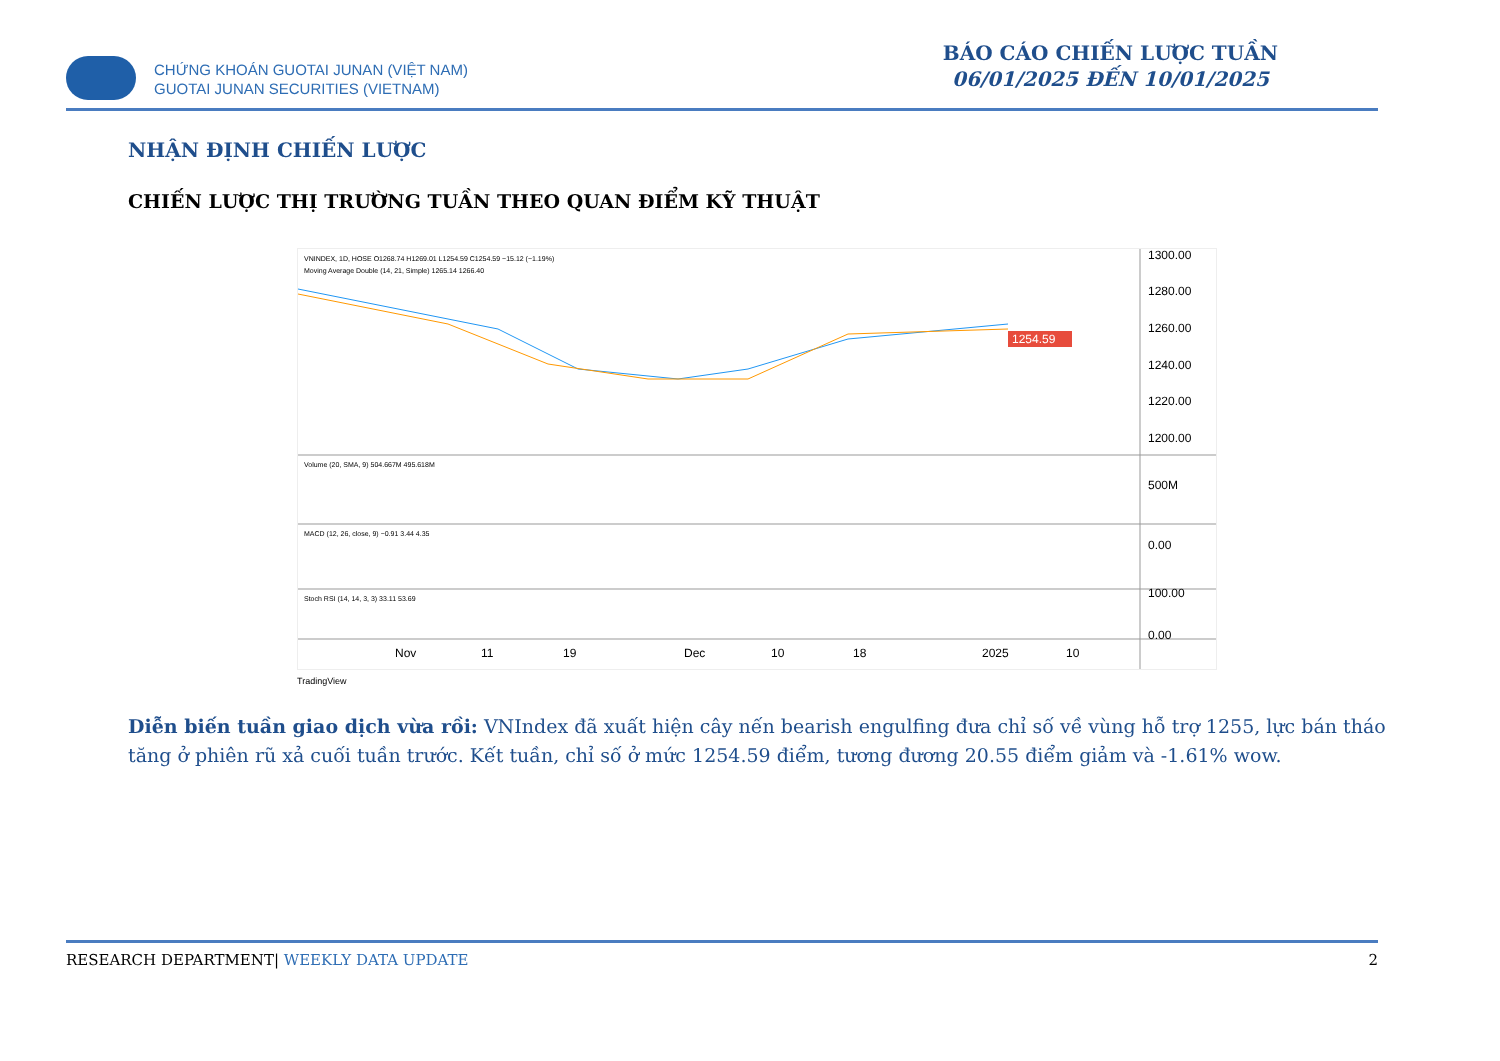CHỨNG KHOÁN GUOTAI JUNAN (VIỆT NAM)
GUOTAI JUNAN SECURITIES (VIETNAM)
BÁO CÁO CHIẾN LƯỢC TUẦN
06/01/2025 ĐẾN 10/01/2025
NHẬN ĐỊNH CHIẾN LƯỢC
CHIẾN LƯỢC THỊ TRƯỜNG TUẦN THEO QUAN ĐIỂM KỸ THUẬT
VNINDEX, 1D, HOSE O1268.74 H1269.01 L1254.59 C1254.59 −15.12 (−1.19%)
Moving Average Double (14, 21, Simple) 1265.14 1266.40
1254.59
1300.00
1280.00
1260.00
1240.00
1220.00
1200.00
Volume (20, SMA, 9) 504.667M 495.618M
500M
MACD (12, 26, close, 9) −0.91 3.44 4.35
0.00
Stoch RSI (14, 14, 3, 3) 33.11 53.69
100.00
0.00
Nov
11
19
Dec
10
18
2025
10
TradingView
Diễn biến tuần giao dịch vừa rồi: VNIndex đã xuất hiện cây nến bearish engulfing đưa chỉ số về vùng hỗ trợ 1255, lực bán tháo tăng ở phiên rũ xả cuối tuần trước. Kết tuần, chỉ số ở mức 1254.59 điểm, tương đương 20.55 điểm giảm và -1.61% wow.
RESEARCH DEPARTMENT| WEEKLY DATA UPDATE 2